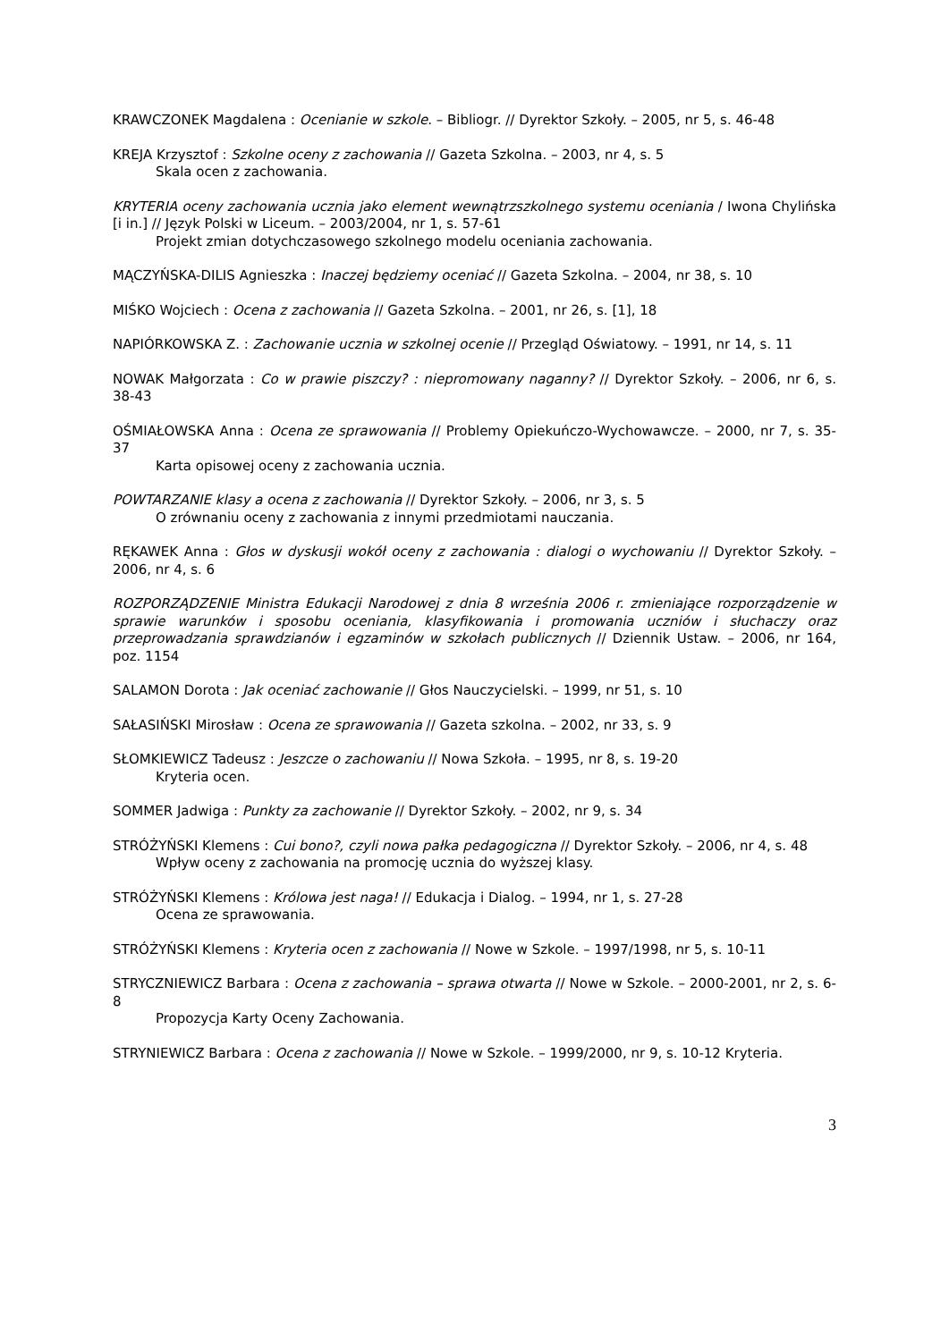KRAWCZONEK Magdalena : Ocenianie w szkole. – Bibliogr. // Dyrektor Szkoły. – 2005, nr 5, s. 46-48
KREJA Krzysztof : Szkolne oceny z zachowania // Gazeta Szkolna. – 2003, nr 4, s. 5
Skala ocen z zachowania.
KRYTERIA oceny zachowania ucznia jako element wewnątrzszkolnego systemu oceniania / Iwona Chylińska [i in.] // Język Polski w Liceum. – 2003/2004, nr 1, s. 57-61
Projekt zmian dotychczasowego szkolnego modelu oceniania zachowania.
MĄCZYŃSKA-DILIS Agnieszka : Inaczej będziemy oceniać // Gazeta Szkolna. – 2004, nr 38, s. 10
MIŚKO Wojciech : Ocena z zachowania // Gazeta Szkolna. – 2001, nr 26, s. [1], 18
NAPIÓRKOWSKA Z. : Zachowanie ucznia w szkolnej ocenie // Przegląd Oświatowy. – 1991, nr 14, s. 11
NOWAK Małgorzata : Co w prawie piszczy? : niepromowany naganny? // Dyrektor Szkoły. – 2006, nr 6, s. 38-43
OŚMIAŁOWSKA Anna : Ocena ze sprawowania // Problemy Opiekuńczo-Wychowawcze. – 2000, nr 7, s. 35-37
Karta opisowej oceny z zachowania ucznia.
POWTARZANIE klasy a ocena z zachowania // Dyrektor Szkoły. – 2006, nr 3, s. 5
O zrównaniu oceny z zachowania z innymi przedmiotami nauczania.
RĘKAWEK Anna : Głos w dyskusji wokół oceny z zachowania : dialogi o wychowaniu // Dyrektor Szkoły. – 2006, nr 4, s. 6
ROZPORZĄDZENIE Ministra Edukacji Narodowej z dnia 8 września 2006 r. zmieniające rozporządzenie w sprawie warunków i sposobu oceniania, klasyfikowania i promowania uczniów i słuchaczy oraz przeprowadzania sprawdzianów i egzaminów w szkołach publicznych // Dziennik Ustaw. – 2006, nr 164, poz. 1154
SALAMON Dorota : Jak oceniać zachowanie // Głos Nauczycielski. – 1999, nr 51, s. 10
SAŁASIŃSKI Mirosław : Ocena ze sprawowania // Gazeta szkolna. – 2002, nr 33, s. 9
SŁOMKIEWICZ Tadeusz : Jeszcze o zachowaniu // Nowa Szkoła. – 1995, nr 8, s. 19-20
Kryteria ocen.
SOMMER Jadwiga : Punkty za zachowanie // Dyrektor Szkoły. – 2002, nr 9, s. 34
STRÓŻYŃSKI Klemens : Cui bono?, czyli nowa pałka pedagogiczna // Dyrektor Szkoły. – 2006, nr 4, s. 48
Wpływ oceny z zachowania na promocję ucznia do wyższej klasy.
STRÓŻYŃSKI Klemens : Królowa jest naga! // Edukacja i Dialog. – 1994, nr 1, s. 27-28
Ocena ze sprawowania.
STRÓŻYŃSKI Klemens : Kryteria ocen z zachowania // Nowe w Szkole. – 1997/1998, nr 5, s. 10-11
STRYCZNIEWICZ Barbara : Ocena z zachowania – sprawa otwarta // Nowe w Szkole. – 2000-2001, nr 2, s. 6-8
Propozycja Karty Oceny Zachowania.
STRYNIEWICZ Barbara : Ocena z zachowania // Nowe w Szkole. – 1999/2000, nr 9, s. 10-12 Kryteria.
3